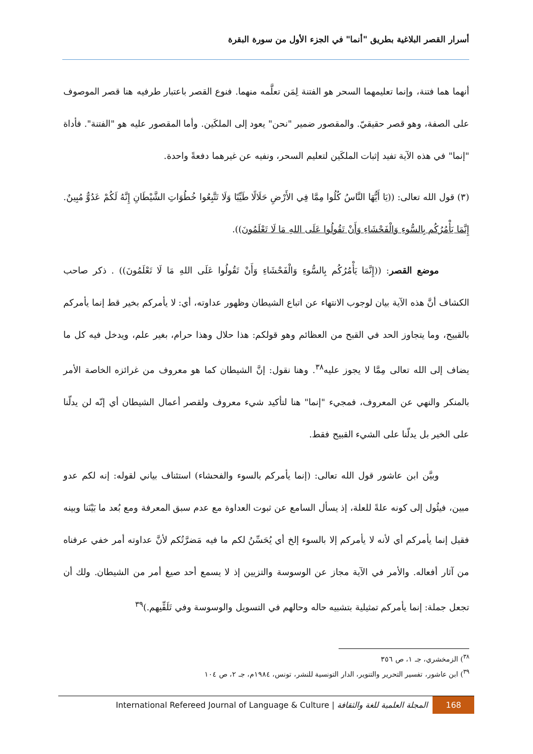أسرار القصر البلاغية بطريق "أنما" في الجزء الأول من سورة البقرة
أنهما هما فتنة، وإنما تعليمهما السحر هو الفتنة لِمَن تعلَّمه منهما. فنوع القصر باعتبار طرفيه هنا قصر الموصوف على الصفة، وهو قصر حقيقيّ. والمقصور ضمير "نحن" يعود إلى الملكَين. وأما المقصور عليه هو "الفتنة". فأداة "إنما" في هذه الآية تفيد إثبات الملكَين لتعليم السحر، ونفيه عن غيرهما دفعةً واحدة.
(٣) قول الله تعالى: ((يَا أَيُّهَا النَّاسُ كُلُوا مِمَّا فِي الأَرْضِ حَلَالًا طَيِّبًا وَلَا تَتَّبِعُوا خُطُوَاتِ الشَّيْطَانِ إِنَّهُ لَكُمْ عَدُوٌّ مُبِينٌ. إِنَّمَا يَأْمُرُكُم بِالسُّوءِ وَالْفَحْشَاءِ وَأَنْ تَقُولُوا عَلَى اللهِ مَا لَا تَعْلَمُونَ)).
موضع القصر: ((إِنَّمَا يَأْمُرُكُم بِالسُّوءِ وَالْفَحْشَاءِ وَأَنْ تَقُولُوا عَلَى اللهِ مَا لَا تَعْلَمُونَ)) . ذكر صاحب الكشاف أنَّ هذه الآية بيان لوجوب الانتهاء عن اتباع الشيطان وظهور عداوته، أي: لا يأمركم بخير قط إنما يأمركم بالقبيح، وما يتجاوز الحد في القبح من العظائم وهو قولكم: هذا حلال وهذا حرام، بغير علم، ويدخل فيه كل ما يضاف إلى الله تعالى مِمَّا لا يجوز عليه<sup>٣٨</sup>. وهنا نقول: إنَّ الشيطان كما هو معروف من غرائزه الخاصة الأمر بالمنكر والنهي عن المعروف، فمجيء "إنما" هنا لتأكيد شيء معروف ولقصر أعمال الشيطان أي إنّه لن يدلّنا على الخير بل يدلّنا على الشيء القبيح فقط.
وبيَّن ابن عاشور قول الله تعالى: (إنما يأمركم بالسوء والفحشاء) استئناف بياني لقوله: إنه لكم عدو مبين، فيئُول إلى كونه علةً للعلة، إذ يسأل السامع عن ثبوت العداوة مع عدم سبق المعرفة ومع بُعد ما بَيْنَنا وبينه فقيل إنما يأمركم أي لأنه لا يأمركم إلا بالسوء إلخ أي يُحَسِّنُ لكم ما فيه مَضرَّتُكم لأنَّ عداوته أمر خفي عرفناه من آثار أفعاله. والأمر في الآية مجاز عن الوسوسة والتزيين إذ لا يسمع أحد صيغ أمر من الشيطان. ولك أن تجعل جملة: إنما يأمركم تمثيلية بتشبيه حاله وحالهم في التسويل والوسوسة وفي تَلَقِّيهم.)<sup>٣٩</sup>
<sup>٣٨</sup>) الزمخشري، جـ ١، ص ٣٥٦
<sup>٣٩</sup>) ابن عاشور، تفسير التحرير والتنوير، الدار التونسية للنشر، تونس، ١٩٨٤م، جـ ٢، ص ١٠٤
International Refereed Journal of Language & Culture | المجلة العلمية للغة والثقافة 168